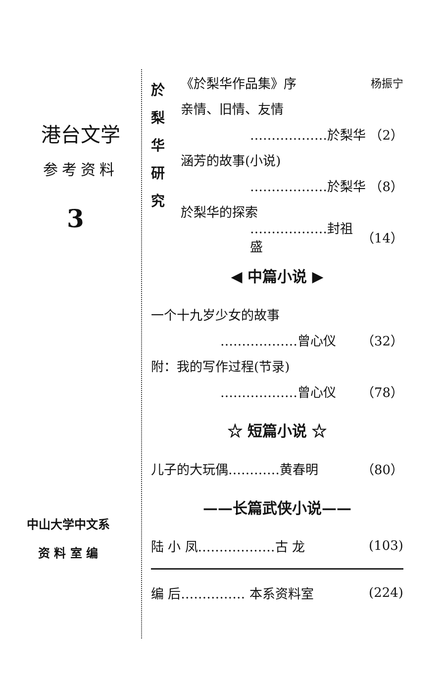港台文学
参考资料
3
中山大学中文系
资 料 室 编
於
梨
华
研
究
《於梨华作品集》序 杨振宁
亲情、旧情、友情
………………於梨华 （2）
涵芳的故事(小说)
………………於梨华 （8）
於梨华的探索
………………封祖盛 （14）
◀ 中篇小说 ▶
一个十九岁少女的故事
………………曾心仪 （32）
附：我的写作过程(节录)
………………曾心仪 （78）
☆ 短篇小说 ☆
儿子的大玩偶…………黄春明 （80）
——长篇武侠小说——
陆 小 凤………………古 龙 (103)
编 后…………… 本系资料室 (224)